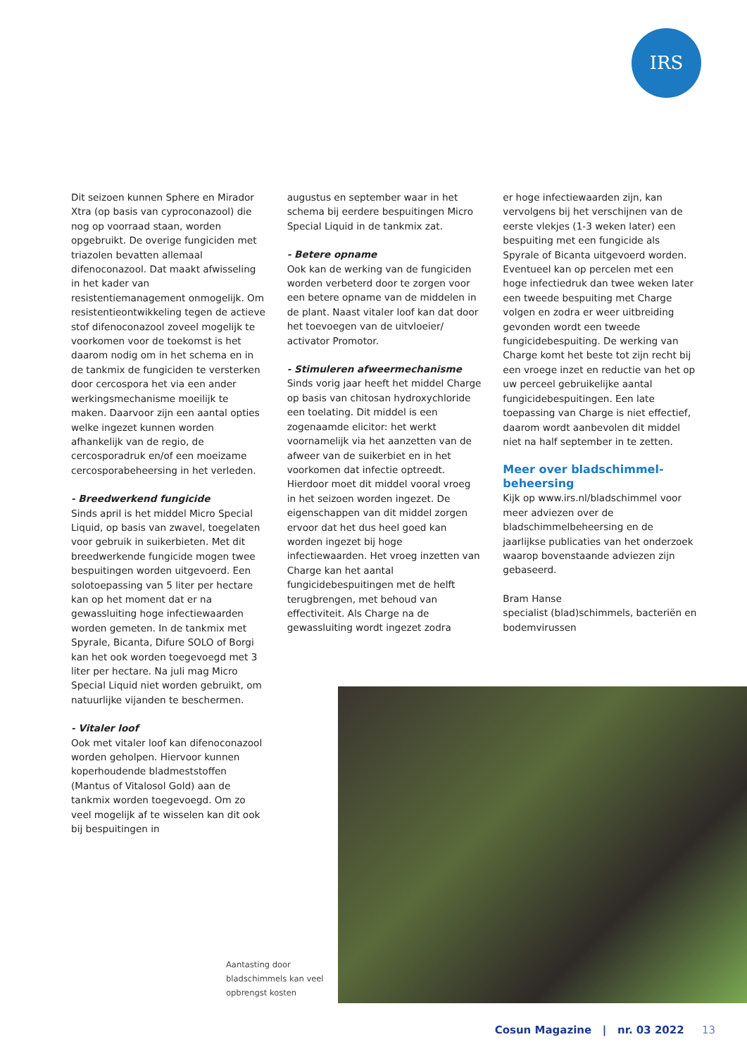IRS
Dit seizoen kunnen Sphere en Mirador Xtra (op basis van cyproconazool) die nog op voorraad staan, worden opgebruikt. De overige fungiciden met triazolen bevatten allemaal difenoconazool. Dat maakt afwisseling in het kader van resistentiemanagement onmogelijk. Om resistentieontwikkeling tegen de actieve stof difenoconazool zoveel mogelijk te voorkomen voor de toekomst is het daarom nodig om in het schema en in de tankmix de fungiciden te versterken door cercospora het via een ander werkingsmechanisme moeilijk te maken. Daarvoor zijn een aantal opties welke ingezet kunnen worden afhankelijk van de regio, de cercosporadruk en/of een moeizame cercosporabeheersing in het verleden.
- Breedwerkend fungicide
Sinds april is het middel Micro Special Liquid, op basis van zwavel, toegelaten voor gebruik in suikerbieten. Met dit breedwerkende fungicide mogen twee bespuitingen worden uitgevoerd. Een solotoepassing van 5 liter per hectare kan op het moment dat er na gewassluiting hoge infectiewaarden worden gemeten. In de tankmix met Spyrale, Bicanta, Difure SOLO of Borgi kan het ook worden toegevoegd met 3 liter per hectare. Na juli mag Micro Special Liquid niet worden gebruikt, om natuurlijke vijanden te beschermen.
- Vitaler loof
Ook met vitaler loof kan difenoconazool worden geholpen. Hiervoor kunnen koperhoudende bladmeststoffen (Mantus of Vitalosol Gold) aan de tankmix worden toegevoegd. Om zo veel mogelijk af te wisselen kan dit ook bij bespuitingen in
augustus en september waar in het schema bij eerdere bespuitingen Micro Special Liquid in de tankmix zat.
- Betere opname
Ook kan de werking van de fungiciden worden verbeterd door te zorgen voor een betere opname van de middelen in de plant. Naast vitaler loof kan dat door het toevoegen van de uitvloeier/ activator Promotor.
- Stimuleren afweermechanisme
Sinds vorig jaar heeft het middel Charge op basis van chitosan hydroxychloride een toelating. Dit middel is een zogenaamde elicitor: het werkt voornamelijk via het aanzetten van de afweer van de suikerbiet en in het voorkomen dat infectie optreedt. Hierdoor moet dit middel vooral vroeg in het seizoen worden ingezet. De eigenschappen van dit middel zorgen ervoor dat het dus heel goed kan worden ingezet bij hoge infectiewaarden. Het vroeg inzetten van Charge kan het aantal fungicidebespuitingen met de helft terugbrengen, met behoud van effectiviteit. Als Charge na de gewassluiting wordt ingezet zodra
er hoge infectiewaarden zijn, kan vervolgens bij het verschijnen van de eerste vlekjes (1-3 weken later) een bespuiting met een fungicide als Spyrale of Bicanta uitgevoerd worden. Eventueel kan op percelen met een hoge infectiedruk dan twee weken later een tweede bespuiting met Charge volgen en zodra er weer uitbreiding gevonden wordt een tweede fungicidebespuiting. De werking van Charge komt het beste tot zijn recht bij een vroege inzet en reductie van het op uw perceel gebruikelijke aantal fungicidebespuitingen. Een late toepassing van Charge is niet effectief, daarom wordt aanbevolen dit middel niet na half september in te zetten.
Meer over bladschimmel-beheersing
Kijk op www.irs.nl/bladschimmel voor meer adviezen over de bladschimmelbeheersing en de jaarlijkse publicaties van het onderzoek waarop bovenstaande adviezen zijn gebaseerd.
Bram Hanse
specialist (blad)schimmels, bacteriën en bodemvirussen
Aantasting door bladschimmels kan veel opbrengst kosten
Cosun Magazine | nr. 03 2022 13